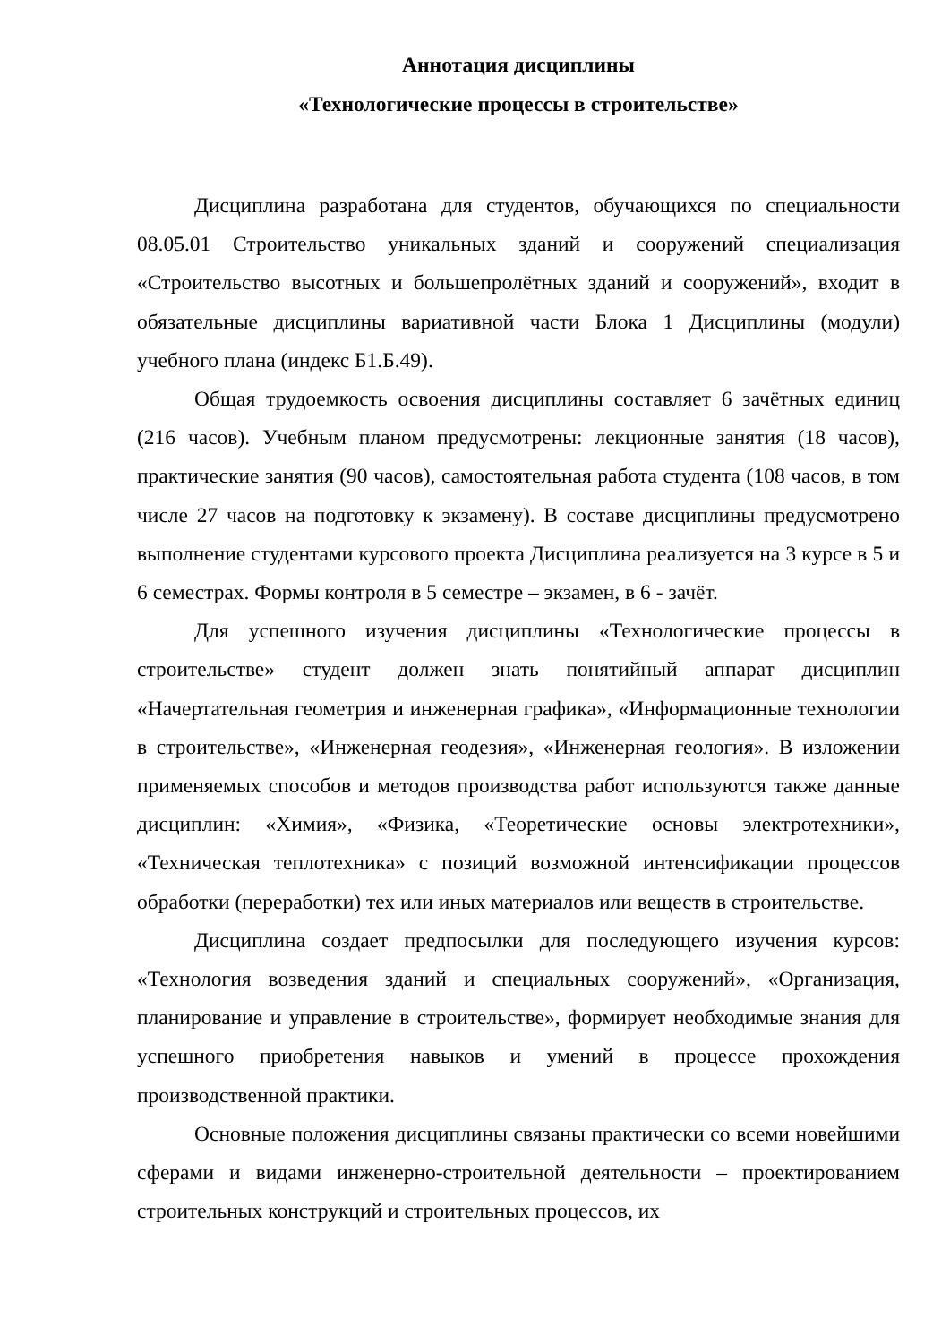Аннотация дисциплины
«Технологические процессы в строительстве»
Дисциплина разработана для студентов, обучающихся по специальности 08.05.01 Строительство уникальных зданий и сооружений специализация «Строительство высотных и большепролётных зданий и сооружений», входит в обязательные дисциплины вариативной части Блока 1 Дисциплины (модули) учебного плана (индекс Б1.Б.49).
Общая трудоемкость освоения дисциплины составляет 6 зачётных единиц (216 часов). Учебным планом предусмотрены: лекционные занятия (18 часов), практические занятия (90 часов), самостоятельная работа студента (108 часов, в том числе 27 часов на подготовку к экзамену). В составе дисциплины предусмотрено выполнение студентами курсового проекта Дисциплина реализуется на 3 курсе в 5 и 6 семестрах. Формы контроля в 5 семестре – экзамен, в 6 - зачёт.
Для успешного изучения дисциплины «Технологические процессы в строительстве» студент должен знать понятийный аппарат дисциплин «Начертательная геометрия и инженерная графика», «Информационные технологии в строительстве», «Инженерная геодезия», «Инженерная геология». В изложении применяемых способов и методов производства работ используются также данные дисциплин: «Химия», «Физика, «Теоретические основы электротехники», «Техническая теплотехника» с позиций возможной интенсификации процессов обработки (переработки) тех или иных материалов или веществ в строительстве.
Дисциплина создает предпосылки для последующего изучения курсов: «Технология возведения зданий и специальных сооружений», «Организация, планирование и управление в строительстве», формирует необходимые знания для успешного приобретения навыков и умений в процессе прохождения производственной практики.
Основные положения дисциплины связаны практически со всеми новейшими сферами и видами инженерно-строительной деятельности – проектированием строительных конструкций и строительных процессов, их